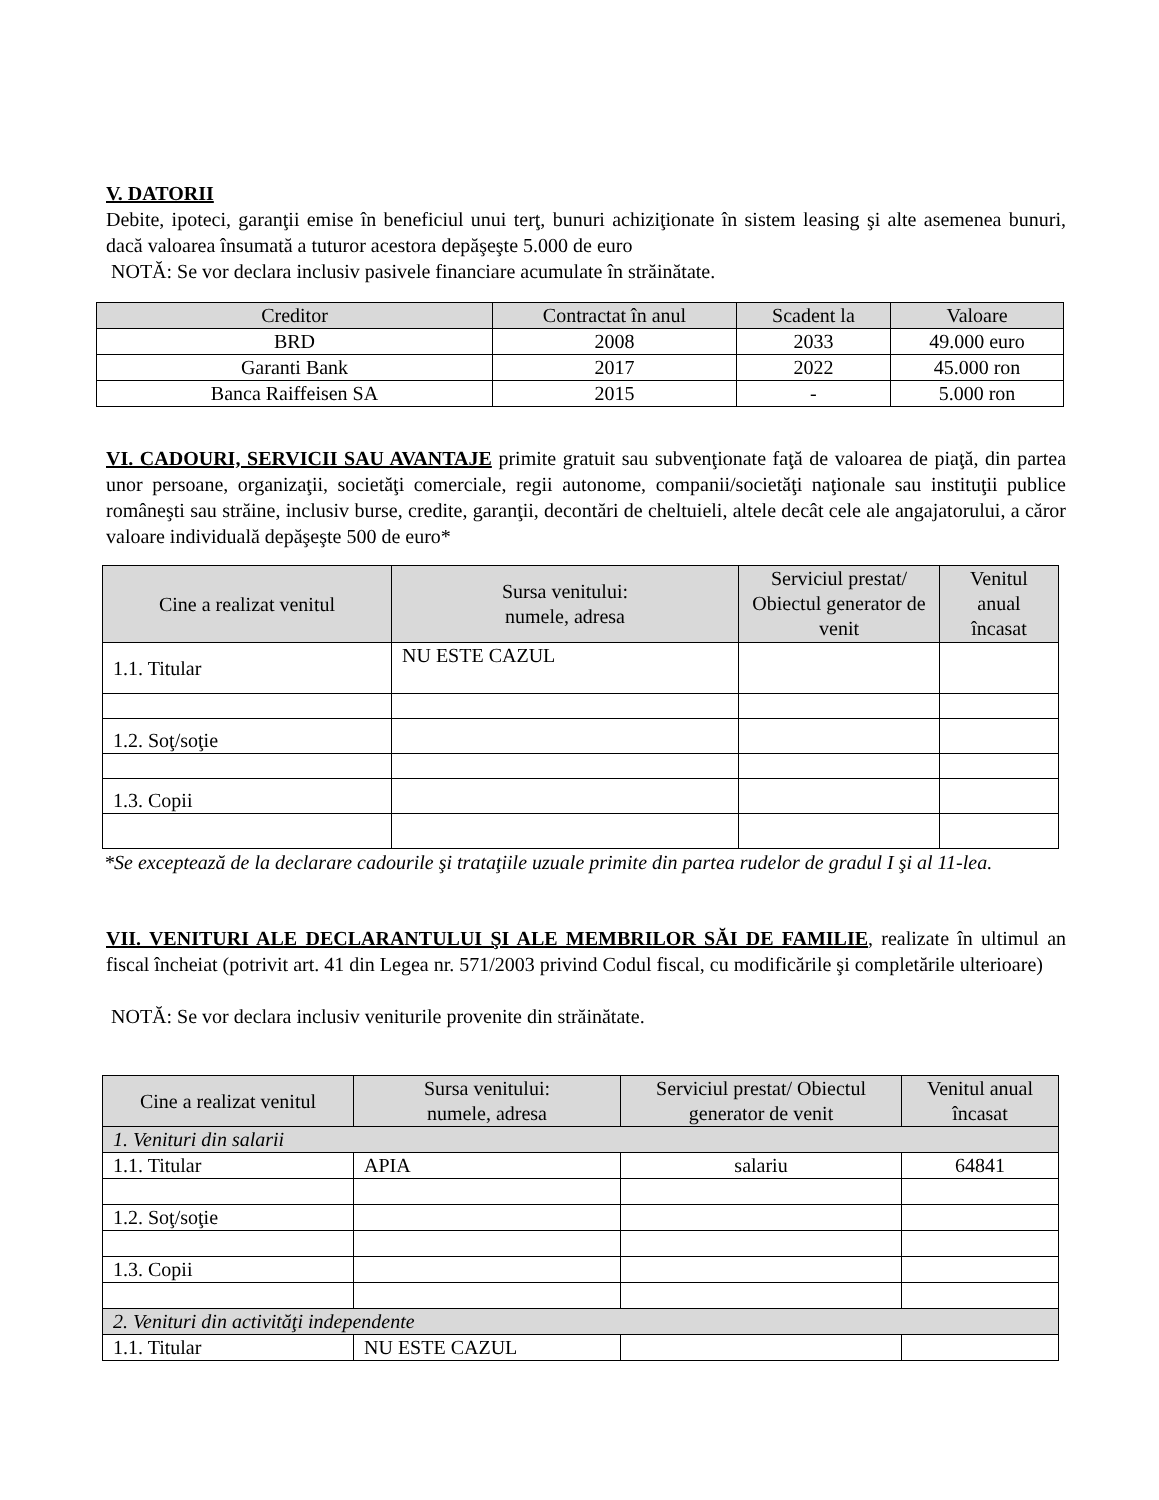V. DATORII
Debite, ipoteci, garanţii emise în beneficiul unui terţ, bunuri achiziţionate în sistem leasing şi alte asemenea bunuri, dacă valoarea însumată a tuturor acestora depăşeşte 5.000 de euro
NOTĂ: Se vor declara inclusiv pasivele financiare acumulate în străinătate.
| Creditor | Contractat în anul | Scadent la | Valoare |
| --- | --- | --- | --- |
| BRD | 2008 | 2033 | 49.000 euro |
| Garanti Bank | 2017 | 2022 | 45.000 ron |
| Banca Raiffeisen SA | 2015 | - | 5.000 ron |
VI. CADOURI, SERVICII SAU AVANTAJE primite gratuit sau subvenţionate faţă de valoarea de piaţă, din partea unor persoane, organizaţii, societăţi comerciale, regii autonome, companii/societăţi naţionale sau instituţii publice româneşti sau străine, inclusiv burse, credite, garanţii, decontări de cheltuieli, altele decât cele ale angajatorului, a căror valoare individuală depăşeşte 500 de euro*
| Cine a realizat venitul | Sursa venitului: numele, adresa | Serviciul prestat/ Obiectul generator de venit | Venitul anual încasat |
| --- | --- | --- | --- |
| 1.1. Titular | NU ESTE CAZUL | | |
| 1.2. Soţ/soţie | | | |
| 1.3. Copii | | | |
*Se exceptează de la declarare cadourile şi trataţiile uzuale primite din partea rudelor de gradul I şi al 11-lea.
VII. VENITURI ALE DECLARANTULUI ŞI ALE MEMBRILOR SĂI DE FAMILIE, realizate în ultimul an fiscal încheiat (potrivit art. 41 din Legea nr. 571/2003 privind Codul fiscal, cu modificările şi completările ulterioare)
NOTĂ: Se vor declara inclusiv veniturile provenite din străinătate.
| Cine a realizat venitul | Sursa venitului: numele, adresa | Serviciul prestat/ Obiectul generator de venit | Venitul anual încasat |
| --- | --- | --- | --- |
| 1. Venituri din salarii | | | |
| 1.1. Titular | APIA | salariu | 64841 |
| 1.2. Soţ/soţie | | | |
| 1.3. Copii | | | |
| 2. Venituri din activităţi independente | | | |
| 1.1. Titular | NU ESTE CAZUL | | |